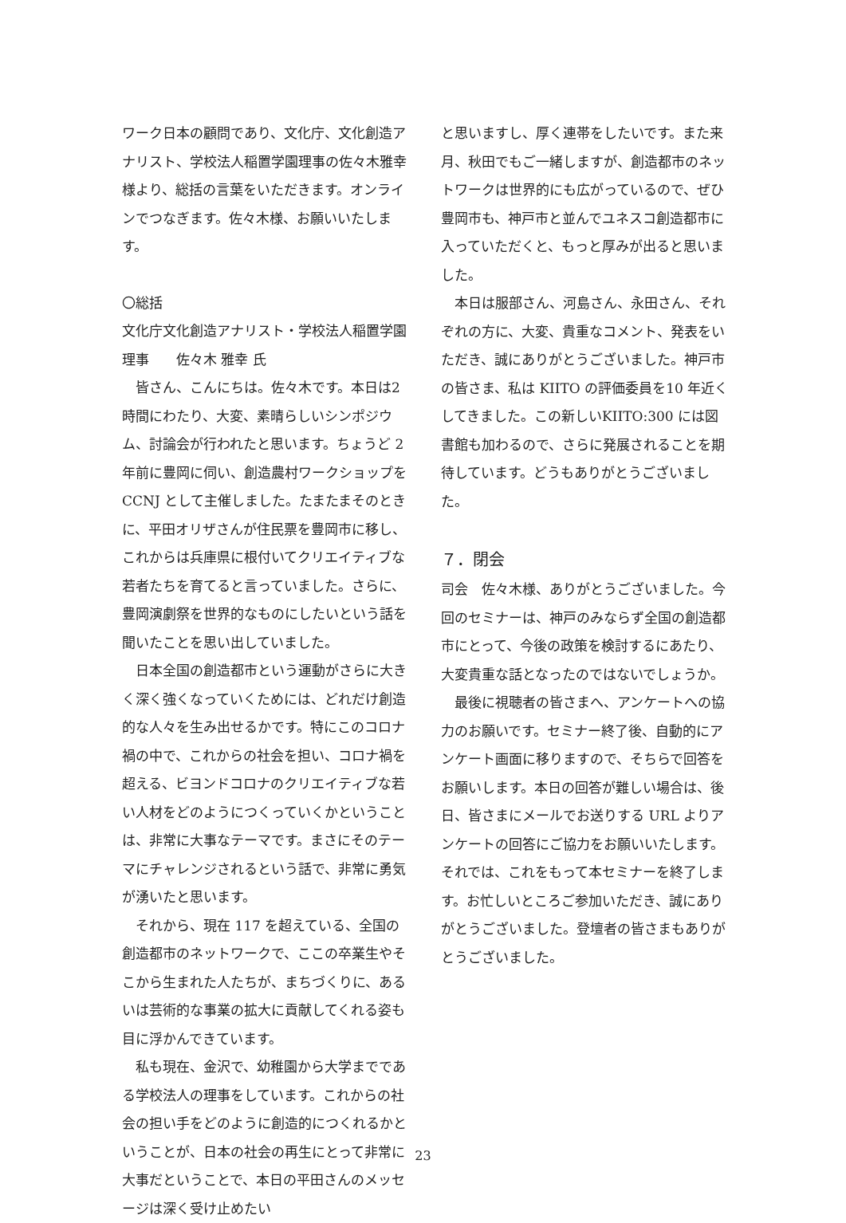ワーク日本の顧問であり、文化庁、文化創造アナリスト、学校法人稲置学園理事の佐々木雅幸様より、総括の言葉をいただきます。オンラインでつなぎます。佐々木様、お願いいたします。
〇総括
文化庁文化創造アナリスト・学校法人稲置学園理事　　佐々木 雅幸 氏
皆さん、こんにちは。佐々木です。本日は2時間にわたり、大変、素晴らしいシンポジウム、討論会が行われたと思います。ちょうど 2 年前に豊岡に伺い、創造農村ワークショップを CCNJ として主催しました。たまたまそのときに、平田オリザさんが住民票を豊岡市に移し、これからは兵庫県に根付いてクリエイティブな若者たちを育てると言っていました。さらに、豊岡演劇祭を世界的なものにしたいという話を聞いたことを思い出していました。
日本全国の創造都市という運動がさらに大きく深く強くなっていくためには、どれだけ創造的な人々を生み出せるかです。特にこのコロナ禍の中で、これからの社会を担い、コロナ禍を超える、ビヨンドコロナのクリエイティブな若い人材をどのようにつくっていくかということは、非常に大事なテーマです。まさにそのテーマにチャレンジされるという話で、非常に勇気が湧いたと思います。
それから、現在 117 を超えている、全国の創造都市のネットワークで、ここの卒業生やそこから生まれた人たちが、まちづくりに、あるいは芸術的な事業の拡大に貢献してくれる姿も目に浮かんできています。
私も現在、金沢で、幼稚園から大学までである学校法人の理事をしています。これからの社会の担い手をどのように創造的につくれるかということが、日本の社会の再生にとって非常に大事だということで、本日の平田さんのメッセージは深く受け止めたい
と思いますし、厚く連帯をしたいです。また来月、秋田でもご一緒しますが、創造都市のネットワークは世界的にも広がっているので、ぜひ豊岡市も、神戸市と並んでユネスコ創造都市に入っていただくと、もっと厚みが出ると思いました。
本日は服部さん、河島さん、永田さん、それぞれの方に、大変、貴重なコメント、発表をいただき、誠にありがとうございました。神戸市の皆さま、私は KIITO の評価委員を10 年近くしてきました。この新しいKIITO:300 には図書館も加わるので、さらに発展されることを期待しています。どうもありがとうございました。
７．閉会
司会　佐々木様、ありがとうございました。今回のセミナーは、神戸のみならず全国の創造都市にとって、今後の政策を検討するにあたり、大変貴重な話となったのではないでしょうか。
最後に視聴者の皆さまへ、アンケートへの協力のお願いです。セミナー終了後、自動的にアンケート画面に移りますので、そちらで回答をお願いします。本日の回答が難しい場合は、後日、皆さまにメールでお送りする URL よりアンケートの回答にご協力をお願いいたします。それでは、これをもって本セミナーを終了します。お忙しいところご参加いただき、誠にありがとうございました。登壇者の皆さまもありがとうございました。
23